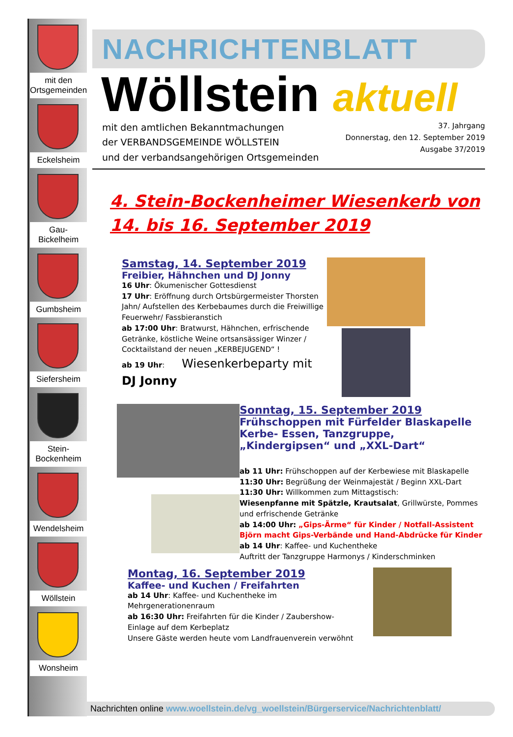mit den Ortsgemeinden
Eckelsheim
Gau-Bickelheim
Gumbsheim
Siefersheim
Stein-Bockenheim
Wendelsheim
Wöllstein
Wonsheim
NACHRICHTENBLATT
Wöllstein aktuell
mit den amtlichen Bekanntmachungen
der VERBANDSGEMEINDE WÖLLSTEIN
und der verbandsangehörigen Ortsgemeinden
37. Jahrgang
Donnerstag, den 12. September 2019
Ausgabe 37/2019
4. Stein-Bockenheimer Wiesenkerb von
14. bis 16. September 2019
Samstag, 14. September 2019
Freibier, Hähnchen und DJ Jonny
16 Uhr: Ökumenischer Gottesdienst
17 Uhr: Eröffnung durch Ortsbürgermeister Thorsten Jahn/ Aufstellen des Kerbebaumes durch die Freiwillige Feuerwehr/ Fassbieranstich
ab 17:00 Uhr: Bratwurst, Hähnchen, erfrischende Getränke, köstliche Weine ortsansässiger Winzer / Cocktailstand der neuen „KERBEJUGEND“ !
ab 19 Uhr: Wiesenkerbeparty mit DJ Jonny
Sonntag, 15. September 2019
Frühschoppen mit Fürfelder Blaskapelle
Kerbe- Essen, Tanzgruppe,
„Kindergipsen“ und „XXL-Dart“
ab 11 Uhr: Frühschoppen auf der Kerbewiese mit Blaskapelle
11:30 Uhr: Begrüßung der Weinmajestät / Beginn XXL-Dart
11:30 Uhr: Willkommen zum Mittagstisch:
Wiesenpfanne mit Spätzle, Krautsalat, Grillwürste, Pommes und erfrischende Getränke
ab 14:00 Uhr: „Gips-Ärme“ für Kinder / Notfall-Assistent Björn macht Gips-Verbände und Hand-Abdrücke für Kinder
ab 14 Uhr: Kaffee- und Kuchentheke
Auftritt der Tanzgruppe Harmonys / Kinderschminken
Montag, 16. September 2019
Kaffee- und Kuchen / Freifahrten
ab 14 Uhr: Kaffee- und Kuchentheke im Mehrgenerationenraum
ab 16:30 Uhr: Freifahrten für die Kinder / Zaubershow-Einlage auf dem Kerbeplatz
Unsere Gäste werden heute vom Landfrauenverein verwöhnt
Nachrichten online www.woellstein.de/vg_woellstein/Bürgerservice/Nachrichtenblatt/